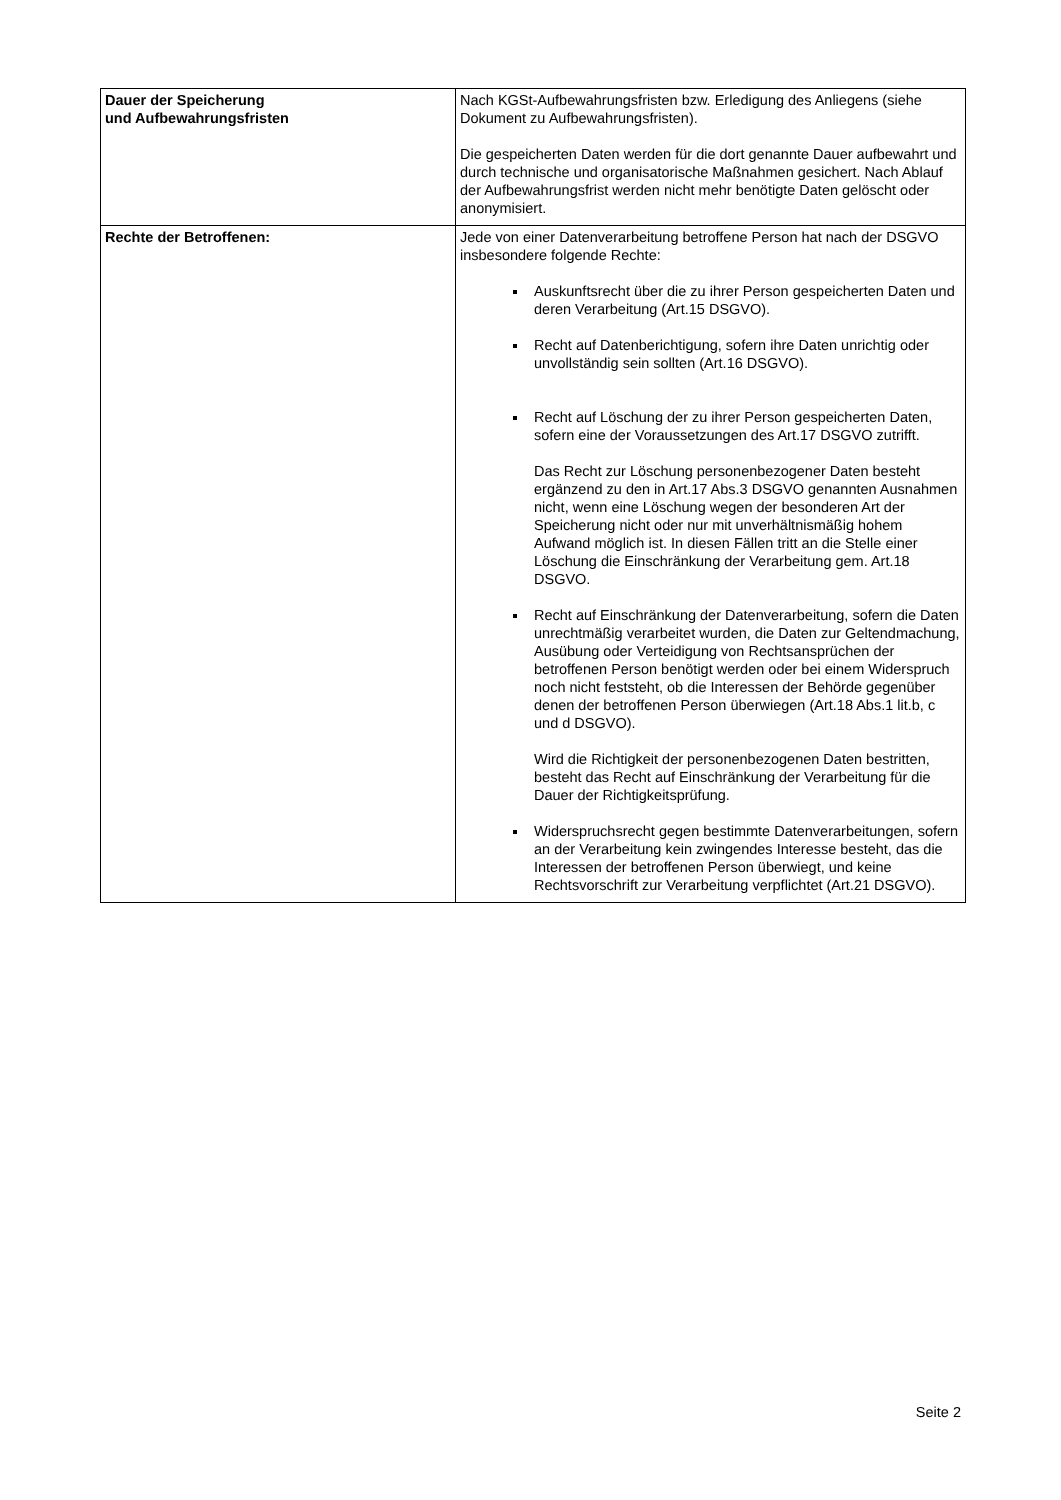| Dauer der Speicherung und Aufbewahrungsfristen | Nach KGSt-Aufbewahrungsfristen bzw. Erledigung des Anliegens (siehe Dokument zu Aufbewahrungsfristen). Die gespeicherten Daten werden für die dort genannte Dauer aufbewahrt und durch technische und organisatorische Maßnahmen gesichert. Nach Ablauf der Aufbewahrungsfrist werden nicht mehr benötigte Daten gelöscht oder anonymisiert. |
| Rechte der Betroffenen: | Jede von einer Datenverarbeitung betroffene Person hat nach der DSGVO insbesondere folgende Rechte: Auskunftsrecht über die zu ihrer Person gespeicherten Daten und deren Verarbeitung (Art.15 DSGVO). Recht auf Datenberichtigung, sofern ihre Daten unrichtig oder unvollständig sein sollten (Art.16 DSGVO). Recht auf Löschung der zu ihrer Person gespeicherten Daten, sofern eine der Voraussetzungen des Art.17 DSGVO zutrifft. Das Recht zur Löschung personenbezogener Daten besteht ergänzend zu den in Art.17 Abs.3 DSGVO genannten Ausnahmen nicht, wenn eine Löschung wegen der besonderen Art der Speicherung nicht oder nur mit unverhältnismäßig hohem Aufwand möglich ist. In diesen Fällen tritt an die Stelle einer Löschung die Einschränkung der Verarbeitung gem. Art.18 DSGVO. Recht auf Einschränkung der Datenverarbeitung, sofern die Daten unrechtmäßig verarbeitet wurden, die Daten zur Geltendmachung, Ausübung oder Verteidigung von Rechtsansprüchen der betroffenen Person benötigt werden oder bei einem Widerspruch noch nicht feststeht, ob die Interessen der Behörde gegenüber denen der betroffenen Person überwiegen (Art.18 Abs.1 lit.b, c und d DSGVO). Wird die Richtigkeit der personenbezogenen Daten bestritten, besteht das Recht auf Einschränkung der Verarbeitung für die Dauer der Richtigkeitsprüfung. Widerspruchsrecht gegen bestimmte Datenverarbeitungen, sofern an der Verarbeitung kein zwingendes Interesse besteht, das die Interessen der betroffenen Person überwiegt, und keine Rechtsvorschrift zur Verarbeitung verpflichtet (Art.21 DSGVO). |
Seite 2